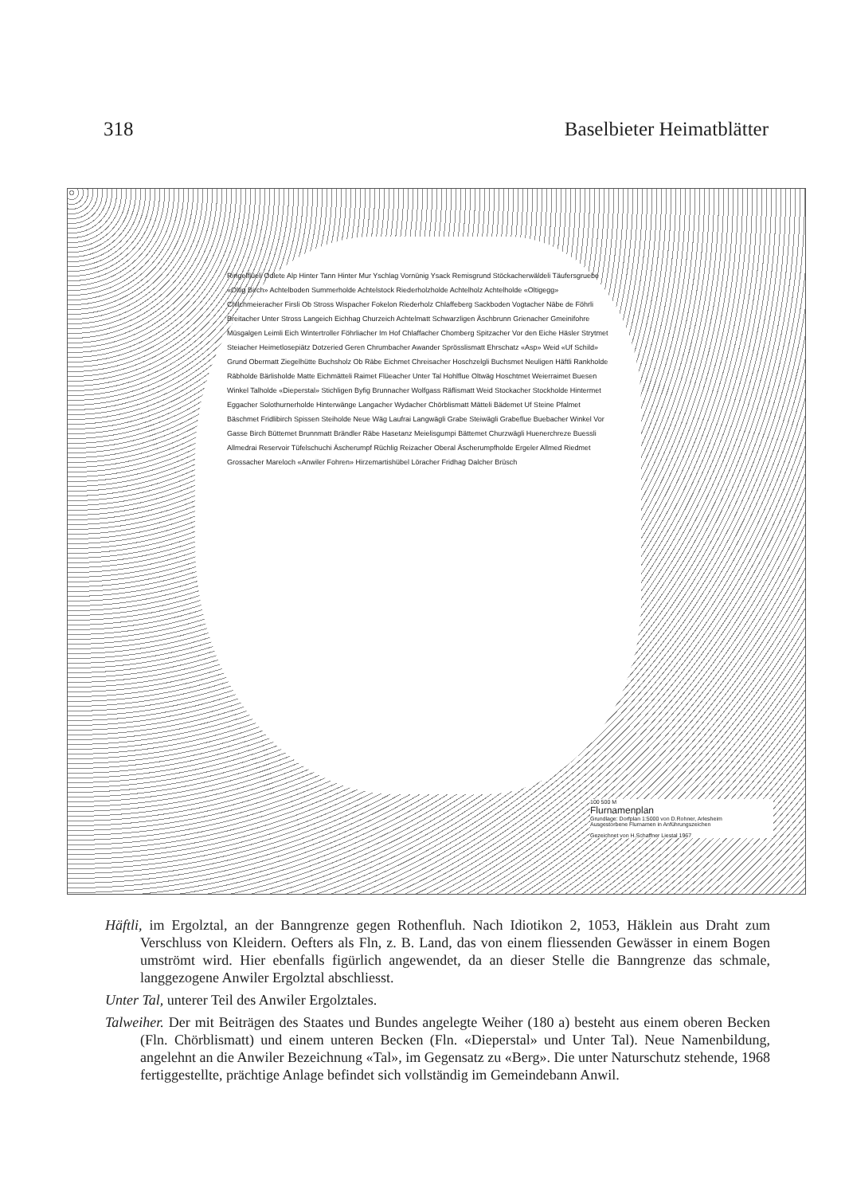318 Baselbieter Heimatblätter
Ringelflüeli Odlete Alp Hinter Tann Hinter Mur Yschlag Vornünig Ysack Remisgrund Stöckacherwäldeli Täufersgruebe «Oltig Birch» Achtelboden Summerholde Achtelstock Riederholzholde Achtelholz Achtelholde «Oltigegg» Chilchmeieracher Firsli Ob Stross Wispacher Fokelon Riederholz Chlaffeberg Sackboden Vogtacher Näbe de Föhrli Breitacher Unter Stross Langeich Eichhag Churzeich Achtelmatt Schwarzligen Äschbrunn Grienacher Gmeinifohre Müsgalgen Leimli Eich Wintertroller Föhrliacher Im Hof Chlaffacher Chomberg Spitzacher Vor den Eiche Häsler Strytmet Steiacher Heimetlosepiätz Dotzeried Geren Chrumbacher Awander Sprösslismatt Ehrschatz «Asp» Weid «Uf Schild» Grund Obermatt Ziegelhütte Buchsholz Ob Räbe Eichmet Chreisacher Hoschzelgli Buchsmet Neuligen Häftli Rankholde Räbholde Bärlisholde Matte Eichmätteli Raimet Flüeacher Unter Tal Hohlflue Oltwäg Hoschtmet Weierraimet Buesen Winkel Talholde «Dieperstal» Stichligen Byfig Brunnacher Wolfgass Räflismatt Weid Stockacher Stockholde Hintermet Eggacher Solothurnerholde Hinterwänge Langacher Wydacher Chörblismatt Mätteli Bädemet Uf Steine Pfalmet Bäschmet Fridlibirch Spissen Steiholde Neue Wäg Laufrai Langwägli Grabe Steiwägli Grabeflue Buebacher Winkel Vor Gasse Birch Büttemet Brunnmatt Brändler Räbe Hasetanz Meielisgumpi Bättemet Churzwägli Huenerchreze Buessli Allmedrai Reservoir Tüfelschuchi Äscherumpf Rüchlig Reizacher Oberal Äscherumpfholde Ergeler Allmed Riedmet Grossacher Mareloch «Anwiler Fohren» Hirzemartishübel Löracher Fridhag Dalcher Brüsch
100 500 M
Flurnamenplan
Grundlage: Dorfplan 1:5000 von D.Rohner, Arlesheim
Ausgestorbene Flurnamen in Anführungszeichen
Gezeichnet von H.Schaffner Liestal 1967
Häftli, im Ergolztal, an der Banngrenze gegen Rothenfluh. Nach Idiotikon 2, 1053, Häklein aus Draht zum Verschluss von Kleidern. Oefters als Fln, z. B. Land, das von einem fliessenden Gewässer in einem Bogen umströmt wird. Hier ebenfalls figürlich angewendet, da an dieser Stelle die Banngrenze das schmale, langgezogene Anwiler Ergolztal abschliesst.
Unter Tal, unterer Teil des Anwiler Ergolztales.
Talweiher. Der mit Beiträgen des Staates und Bundes angelegte Weiher (180 a) besteht aus einem oberen Becken (Fln. Chörblismatt) und einem unteren Becken (Fln. «Dieperstal» und Unter Tal). Neue Namenbildung, angelehnt an die Anwiler Bezeichnung «Tal», im Gegensatz zu «Berg». Die unter Naturschutz stehende, 1968 fertiggestellte, prächtige Anlage befindet sich vollständig im Gemeindebann Anwil.